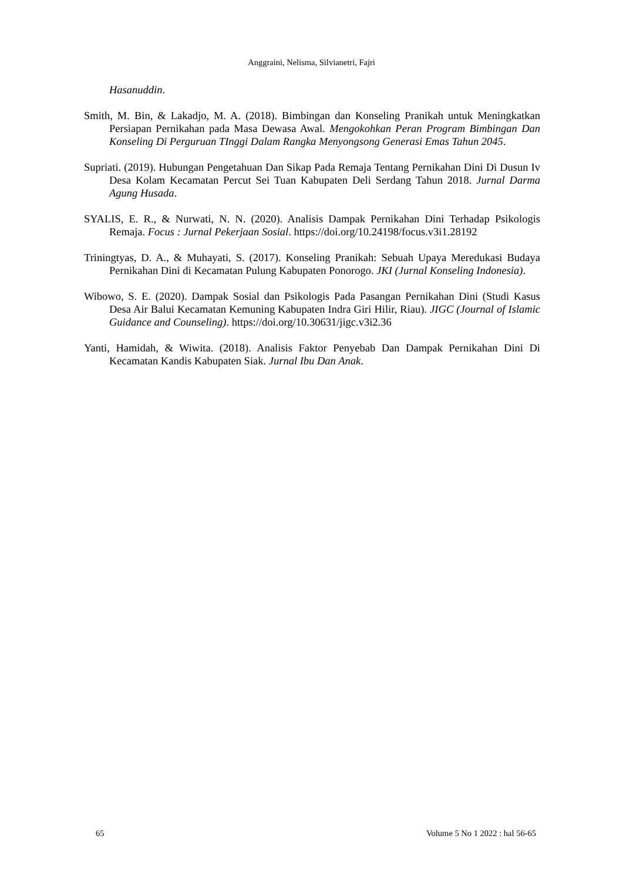Anggraini, Nelisma, Silvianetri, Fajri
Hasanuddin.
Smith, M. Bin, & Lakadjo, M. A. (2018). Bimbingan dan Konseling Pranikah untuk Meningkatkan Persiapan Pernikahan pada Masa Dewasa Awal. Mengokohkan Peran Program Bimbingan Dan Konseling Di Perguruan TInggi Dalam Rangka Menyongsong Generasi Emas Tahun 2045.
Supriati. (2019). Hubungan Pengetahuan Dan Sikap Pada Remaja Tentang Pernikahan Dini Di Dusun Iv Desa Kolam Kecamatan Percut Sei Tuan Kabupaten Deli Serdang Tahun 2018. Jurnal Darma Agung Husada.
SYALIS, E. R., & Nurwati, N. N. (2020). Analisis Dampak Pernikahan Dini Terhadap Psikologis Remaja. Focus : Jurnal Pekerjaan Sosial. https://doi.org/10.24198/focus.v3i1.28192
Triningtyas, D. A., & Muhayati, S. (2017). Konseling Pranikah: Sebuah Upaya Meredukasi Budaya Pernikahan Dini di Kecamatan Pulung Kabupaten Ponorogo. JKI (Jurnal Konseling Indonesia).
Wibowo, S. E. (2020). Dampak Sosial dan Psikologis Pada Pasangan Pernikahan Dini (Studi Kasus Desa Air Balui Kecamatan Kemuning Kabupaten Indra Giri Hilir, Riau). JIGC (Journal of Islamic Guidance and Counseling). https://doi.org/10.30631/jigc.v3i2.36
Yanti, Hamidah, & Wiwita. (2018). Analisis Faktor Penyebab Dan Dampak Pernikahan Dini Di Kecamatan Kandis Kabupaten Siak. Jurnal Ibu Dan Anak.
65 Volume 5 No 1 2022 : hal 56-65